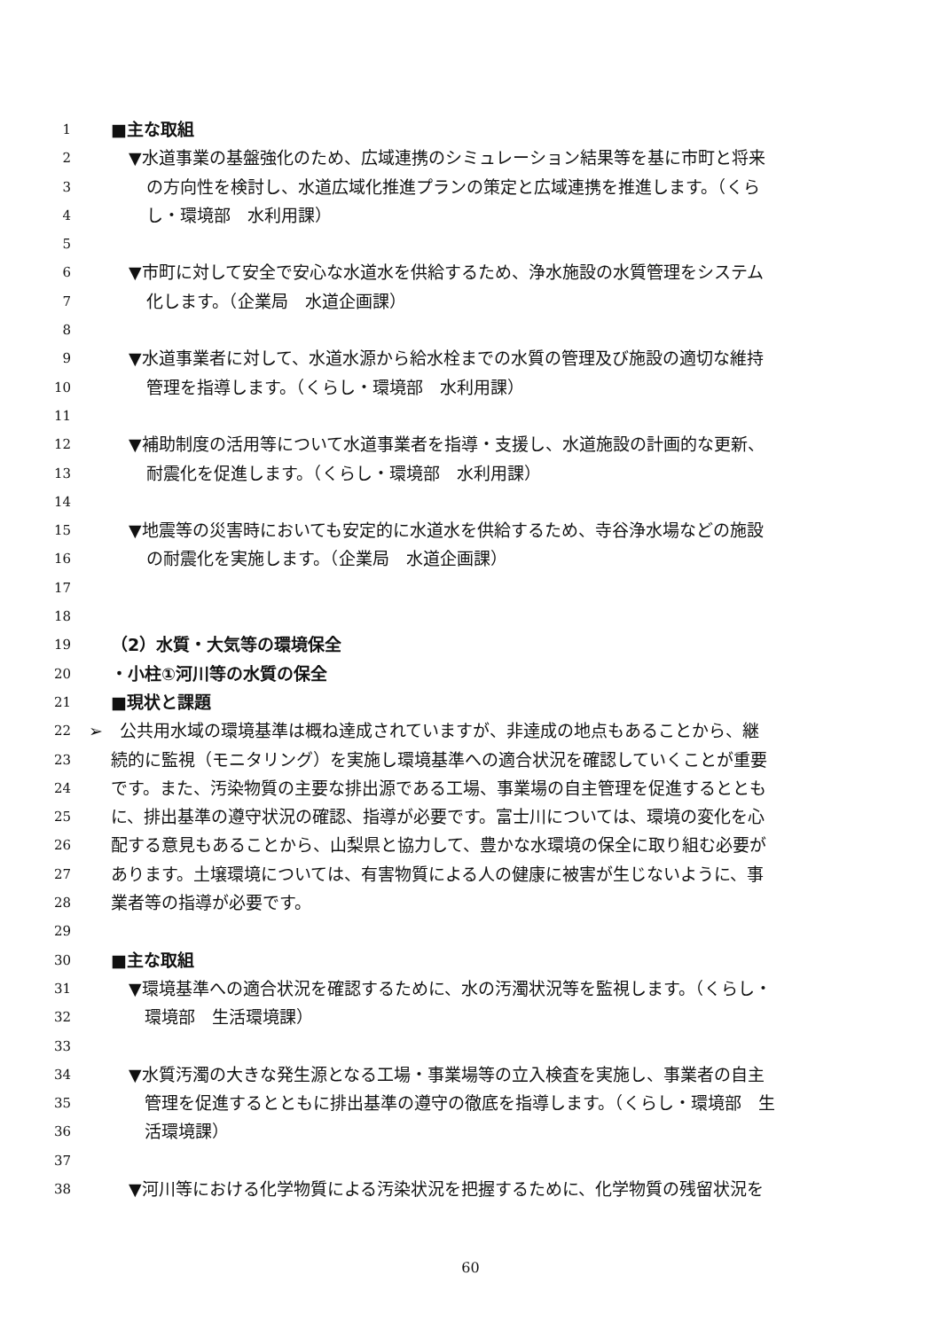1 ■主な取組
2 ▼水道事業の基盤強化のため、広域連携のシミュレーション結果等を基に市町と将来
3 の方向性を検討し、水道広域化推進プランの策定と広域連携を推進します。（くら
4 し・環境部　水利用課）
5
6 ▼市町に対して安全で安心な水道水を供給するため、浄水施設の水質管理をシステム
7 化します。（企業局　水道企画課）
8
9 ▼水道事業者に対して、水道水源から給水栓までの水質の管理及び施設の適切な維持
10 管理を指導します。（くらし・環境部　水利用課）
11
12 ▼補助制度の活用等について水道事業者を指導・支援し、水道施設の計画的な更新、
13 耐震化を促進します。（くらし・環境部　水利用課）
14
15 ▼地震等の災害時においても安定的に水道水を供給するため、寺谷浄水場などの施設
16 の耐震化を実施します。（企業局　水道企画課）
17
18
19 （2）水質・大気等の環境保全
20 ・小柱①河川等の水質の保全
21 ■現状と課題
22 ➢　公共用水域の環境基準は概ね達成されていますが、非達成の地点もあることから、継
23 続的に監視（モニタリング）を実施し環境基準への適合状況を確認していくことが重要
24 です。また、汚染物質の主要な排出源である工場、事業場の自主管理を促進するととも
25 に、排出基準の遵守状況の確認、指導が必要です。富士川については、環境の変化を心
26 配する意見もあることから、山梨県と協力して、豊かな水環境の保全に取り組む必要が
27 あります。土壌環境については、有害物質による人の健康に被害が生じないように、事
28 業者等の指導が必要です。
29
30 ■主な取組
31 ▼環境基準への適合状況を確認するために、水の汚濁状況等を監視します。（くらし・
32 環境部　生活環境課）
33
34 ▼水質汚濁の大きな発生源となる工場・事業場等の立入検査を実施し、事業者の自主
35 管理を促進するとともに排出基準の遵守の徹底を指導します。（くらし・環境部　生
36 活環境課）
37
38 ▼河川等における化学物質による汚染状況を把握するために、化学物質の残留状況を
60